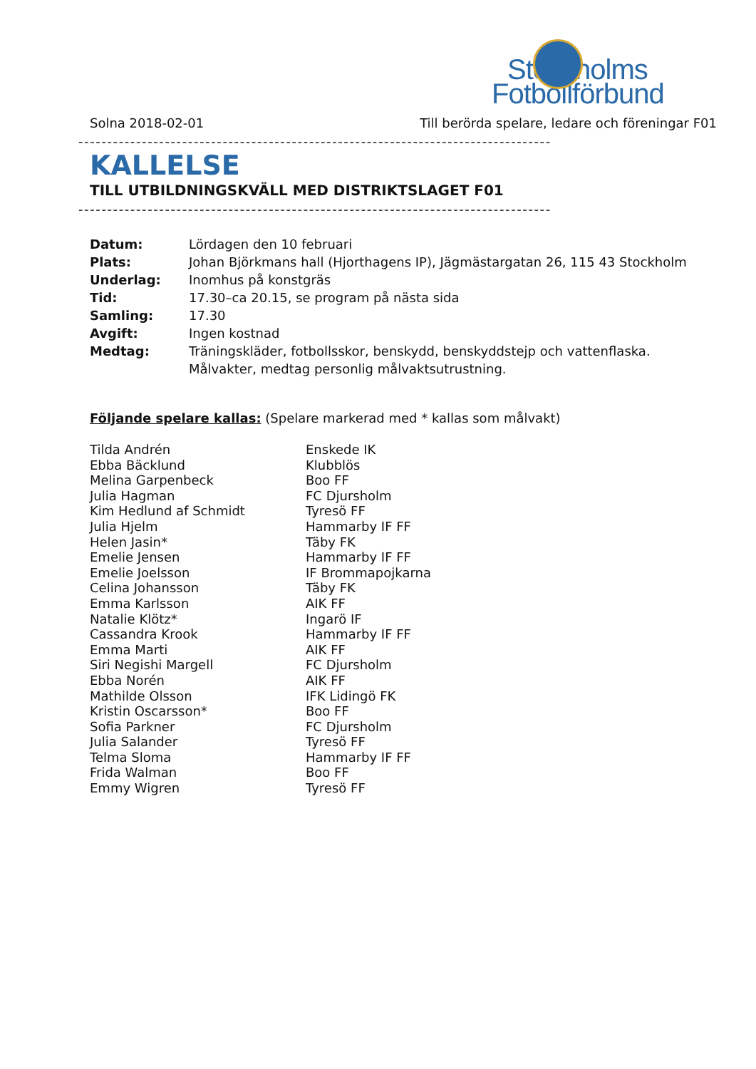Stockholms
Fotbollförbund
Solna 2018-02-01 Till berörda spelare, ledare och föreningar F01
----------------------------------------------------------------------------------
KALLELSE
TILL UTBILDNINGSKVÄLL MED DISTRIKTSLAGET F01
----------------------------------------------------------------------------------
| Datum: | Lördagen den 10 februari |
| Plats: | Johan Björkmans hall (Hjorthagens IP), Jägmästargatan 26, 115 43 Stockholm |
| Underlag: | Inomhus på konstgräs |
| Tid: | 17.30–ca 20.15, se program på nästa sida |
| Samling: | 17.30 |
| Avgift: | Ingen kostnad |
| Medtag: | Träningskläder, fotbollsskor, benskydd, benskyddstejp och vattenflaska. Målvakter, medtag personlig målvaktsutrustning. |
Följande spelare kallas: (Spelare markerad med * kallas som målvakt)
| Tilda Andrén | Enskede IK |
| Ebba Bäcklund | Klubblös |
| Melina Garpenbeck | Boo FF |
| Julia Hagman | FC Djursholm |
| Kim Hedlund af Schmidt | Tyresö FF |
| Julia Hjelm | Hammarby IF FF |
| Helen Jasin* | Täby FK |
| Emelie Jensen | Hammarby IF FF |
| Emelie Joelsson | IF Brommapojkarna |
| Celina Johansson | Täby FK |
| Emma Karlsson | AIK FF |
| Natalie Klötz* | Ingarö IF |
| Cassandra Krook | Hammarby IF FF |
| Emma Marti | AIK FF |
| Siri Negishi Margell | FC Djursholm |
| Ebba Norén | AIK FF |
| Mathilde Olsson | IFK Lidingö FK |
| Kristin Oscarsson* | Boo FF |
| Sofia Parkner | FC Djursholm |
| Julia Salander | Tyresö FF |
| Telma Sloma | Hammarby IF FF |
| Frida Walman | Boo FF |
| Emmy Wigren | Tyresö FF |